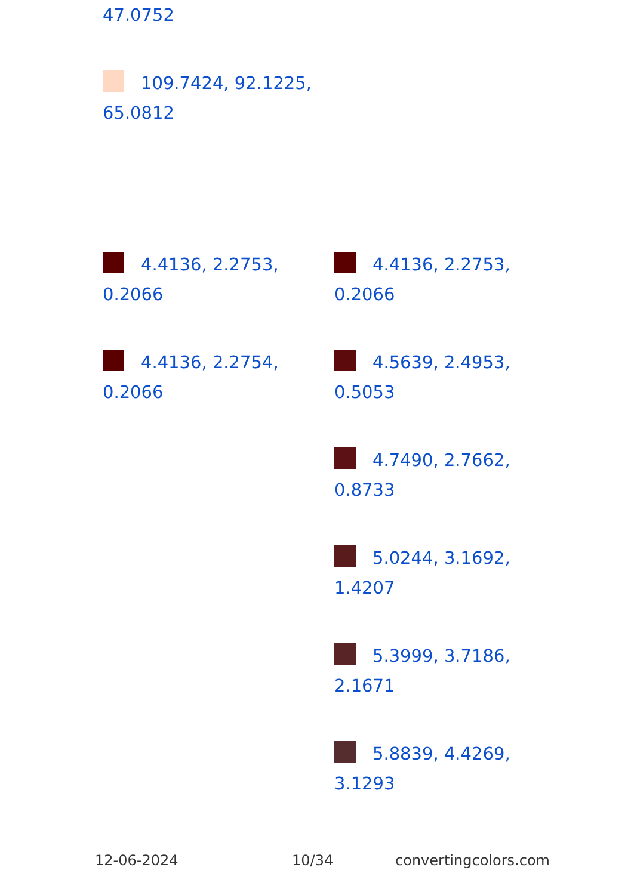47.0752
109.7424, 92.1225, 65.0812
4.4136, 2.2753, 0.2066
4.4136, 2.2754, 0.2066
4.4136, 2.2753, 0.2066
4.5639, 2.4953, 0.5053
4.7490, 2.7662, 0.8733
5.0244, 3.1692, 1.4207
5.3999, 3.7186, 2.1671
5.8839, 4.4269, 3.1293
12-06-2024 10/34 convertingcolors.com